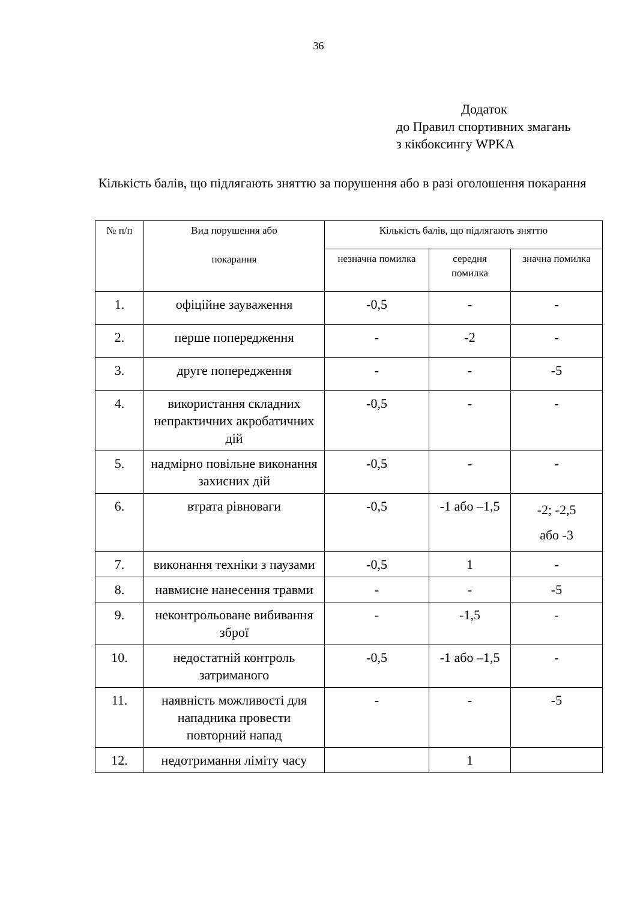36
Додаток
до Правил спортивних змагань
з кікбоксингу WPKA
Кількість балів, що підлягають зняттю за порушення або в разі оголошення покарання
| № п/п | Вид порушення або покарання | Кількість балів, що підлягають зняттю | | |
| --- | --- | --- | --- | --- |
| | | незначна помилка | середня помилка | значна помилка |
| 1. | офіційне зауваження | -0,5 | - | - |
| 2. | перше попередження | - | -2 | - |
| 3. | друге попередження | - | - | -5 |
| 4. | використання складних непрактичних акробатичних дій | -0,5 | - | - |
| 5. | надмірно повільне виконання захисних дій | -0,5 | - | - |
| 6. | втрата рівноваги | -0,5 | -1 або –1,5 | -2; -2,5 або -3 |
| 7. | виконання техніки з паузами | -0,5 | 1 | - |
| 8. | навмисне нанесення травми | - | - | -5 |
| 9. | неконтрольоване вибивання зброї | - | -1,5 | - |
| 10. | недостатній контроль затриманого | -0,5 | -1 або –1,5 | - |
| 11. | наявність можливості для нападника провести повторний напад | - | - | -5 |
| 12. | недотримання ліміту часу | | 1 | |